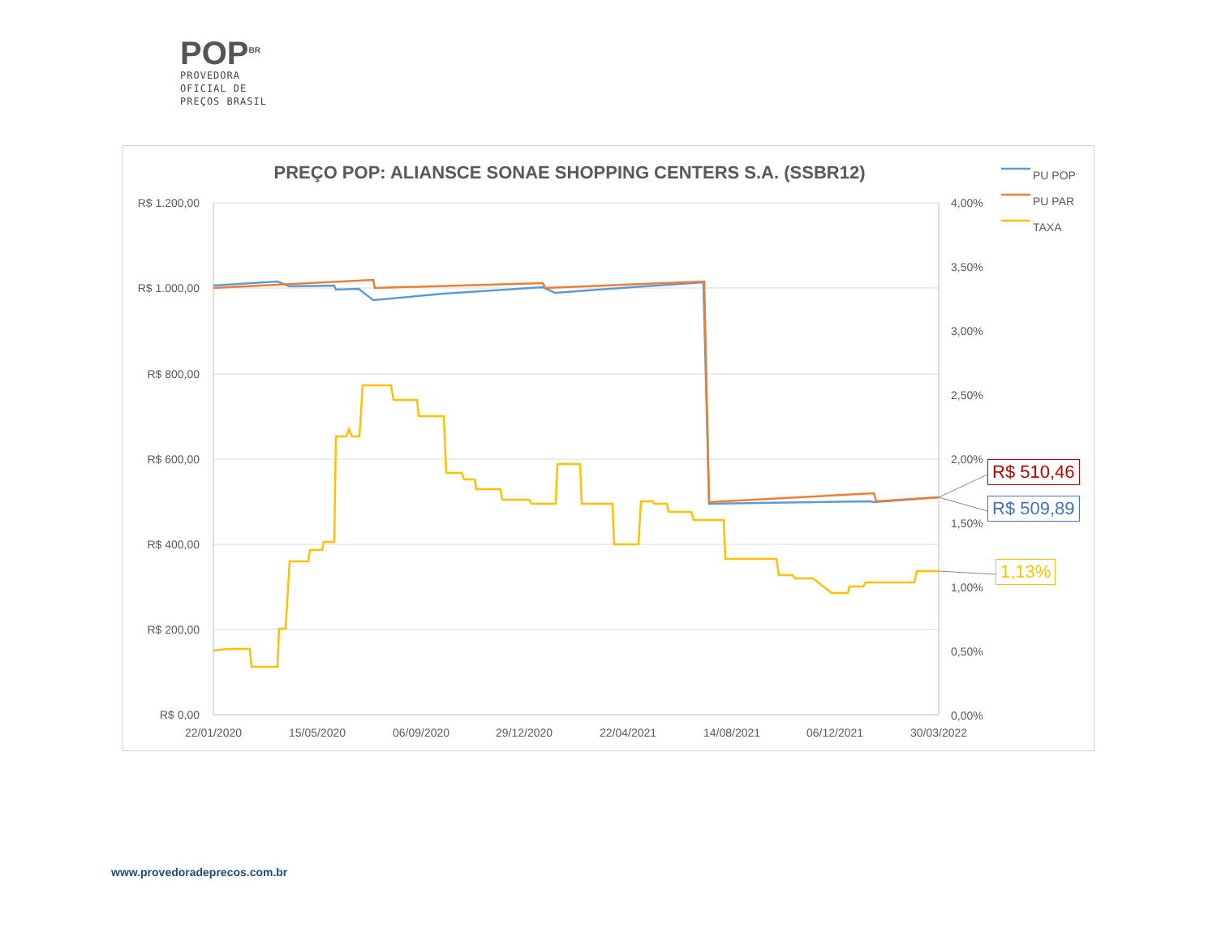POP<sup>BR</sup>
PROVEDORA
OFICIAL DE
PREÇOS BRASIL
PREÇO POP: ALIANSCE SONAE SHOPPING CENTERS S.A. (SSBR12)
R$ 1.200,00
R$ 1.000,00
R$ 800,00
R$ 600,00
R$ 400,00
R$ 200,00
R$ 0,00
4,00%
3,50%
3,00%
2,50%
2,00%
1,50%
1,00%
0,50%
0,00%
22/01/2020
15/05/2020
06/09/2020
29/12/2020
22/04/2021
14/08/2021
06/12/2021
30/03/2022
PU POP
PU PAR
TAXA
R$ 510,46
R$ 509,89
1,13%
www.provedoradeprecos.com.br